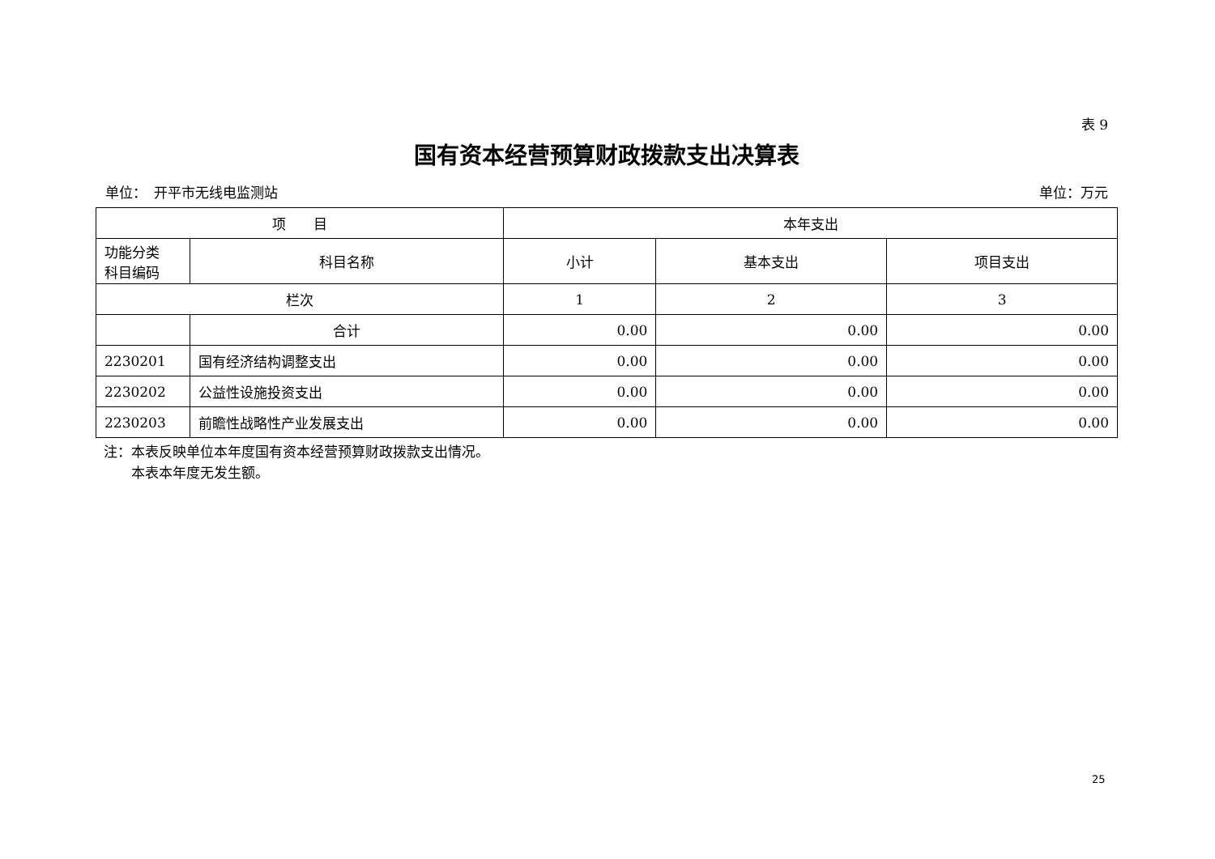表 9
国有资本经营预算财政拨款支出决算表
单位：　开平市无线电监测站 单位：万元
| 项 目 | | 本年支出 | | |
| --- | --- | --- | --- | --- |
| 功能分类 科目编码 | 科目名称 | 小计 | 基本支出 | 项目支出 |
| 栏次 | | 1 | 2 | 3 |
| | 合计 | 0.00 | 0.00 | 0.00 |
| 2230201 | 国有经济结构调整支出 | 0.00 | 0.00 | 0.00 |
| 2230202 | 公益性设施投资支出 | 0.00 | 0.00 | 0.00 |
| 2230203 | 前瞻性战略性产业发展支出 | 0.00 | 0.00 | 0.00 |
注：本表反映单位本年度国有资本经营预算财政拨款支出情况。
　　本表本年度无发生额。
25